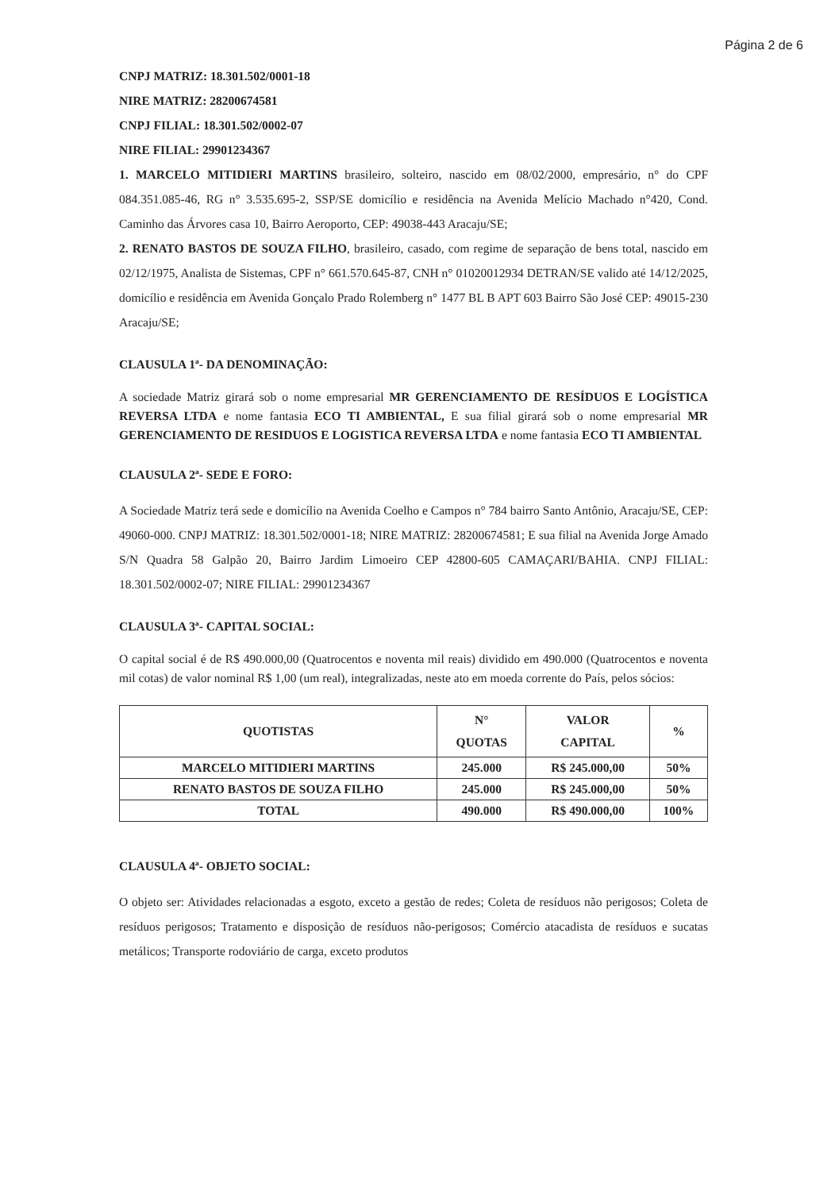Página 2 de 6
CNPJ MATRIZ: 18.301.502/0001-18
NIRE MATRIZ: 28200674581
CNPJ FILIAL: 18.301.502/0002-07
NIRE FILIAL: 29901234367
1. MARCELO MITIDIERI MARTINS brasileiro, solteiro, nascido em 08/02/2000, empresário, n° do CPF 084.351.085-46, RG n° 3.535.695-2, SSP/SE domicílio e residência na Avenida Melício Machado n°420, Cond. Caminho das Árvores casa 10, Bairro Aeroporto, CEP: 49038-443 Aracaju/SE;
2. RENATO BASTOS DE SOUZA FILHO, brasileiro, casado, com regime de separação de bens total, nascido em 02/12/1975, Analista de Sistemas, CPF n° 661.570.645-87, CNH n° 01020012934 DETRAN/SE valido até 14/12/2025, domicílio e residência em Avenida Gonçalo Prado Rolemberg n° 1477 BL B APT 603 Bairro São José CEP: 49015-230 Aracaju/SE;
CLAUSULA 1ª- DA DENOMINAÇÃO:
A sociedade Matriz girará sob o nome empresarial MR GERENCIAMENTO DE RESÍDUOS E LOGÍSTICA REVERSA LTDA e nome fantasia ECO TI AMBIENTAL, E sua filial girará sob o nome empresarial MR GERENCIAMENTO DE RESIDUOS E LOGISTICA REVERSA LTDA e nome fantasia ECO TI AMBIENTAL
CLAUSULA 2ª- SEDE E FORO:
A Sociedade Matriz terá sede e domicílio na Avenida Coelho e Campos n° 784 bairro Santo Antônio, Aracaju/SE, CEP: 49060-000. CNPJ MATRIZ: 18.301.502/0001-18; NIRE MATRIZ: 28200674581; E sua filial na Avenida Jorge Amado S/N Quadra 58 Galpão 20, Bairro Jardim Limoeiro CEP 42800-605 CAMAÇARI/BAHIA. CNPJ FILIAL: 18.301.502/0002-07; NIRE FILIAL: 29901234367
CLAUSULA 3ª- CAPITAL SOCIAL:
O capital social é de R$ 490.000,00 (Quatrocentos e noventa mil reais) dividido em 490.000 (Quatrocentos e noventa mil cotas) de valor nominal R$ 1,00 (um real), integralizadas, neste ato em moeda corrente do País, pelos sócios:
| QUOTISTAS | N° QUOTAS | VALOR CAPITAL | % |
| --- | --- | --- | --- |
| MARCELO MITIDIERI MARTINS | 245.000 | R$ 245.000,00 | 50% |
| RENATO BASTOS DE SOUZA FILHO | 245.000 | R$ 245.000,00 | 50% |
| TOTAL | 490.000 | R$ 490.000,00 | 100% |
CLAUSULA 4ª- OBJETO SOCIAL:
O objeto ser: Atividades relacionadas a esgoto, exceto a gestão de redes; Coleta de resíduos não perigosos; Coleta de resíduos perigosos; Tratamento e disposição de resíduos não-perigosos; Comércio atacadista de resíduos e sucatas metálicos; Transporte rodoviário de carga, exceto produtos